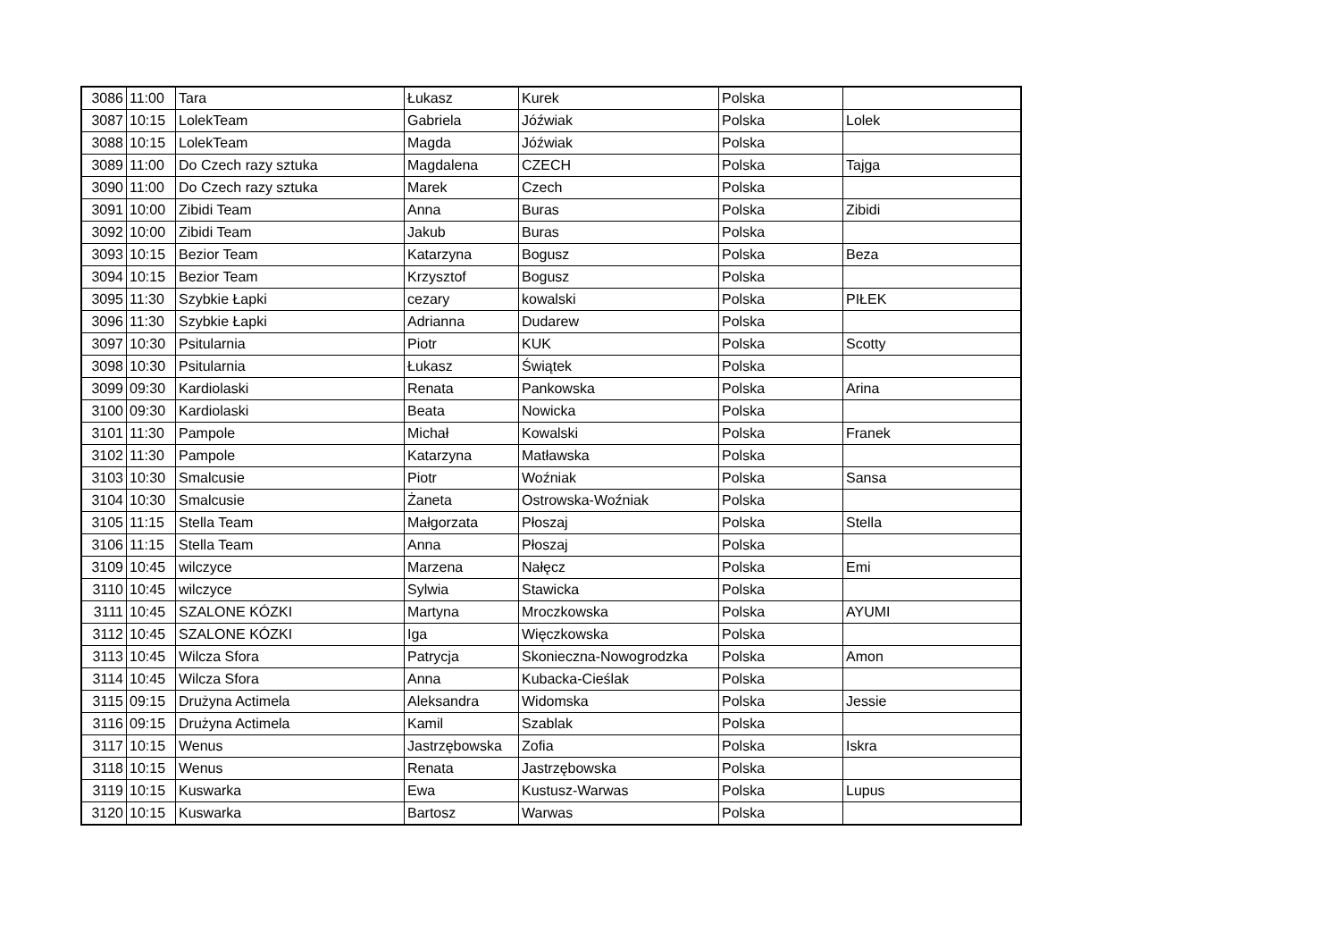| 3086 | 11:00 | Tara | Łukasz | Kurek | Polska | |
| 3087 | 10:15 | LolekTeam | Gabriela | Jóźwiak | Polska | Lolek |
| 3088 | 10:15 | LolekTeam | Magda | Jóźwiak | Polska | |
| 3089 | 11:00 | Do Czech razy sztuka | Magdalena | CZECH | Polska | Tajga |
| 3090 | 11:00 | Do Czech razy sztuka | Marek | Czech | Polska | |
| 3091 | 10:00 | Zibidi Team | Anna | Buras | Polska | Zibidi |
| 3092 | 10:00 | Zibidi Team | Jakub | Buras | Polska | |
| 3093 | 10:15 | Bezior Team | Katarzyna | Bogusz | Polska | Beza |
| 3094 | 10:15 | Bezior Team | Krzysztof | Bogusz | Polska | |
| 3095 | 11:30 | Szybkie Łapki | cezary | kowalski | Polska | PIŁEK |
| 3096 | 11:30 | Szybkie Łapki | Adrianna | Dudarew | Polska | |
| 3097 | 10:30 | Psitularnia | Piotr | KUK | Polska | Scotty |
| 3098 | 10:30 | Psitularnia | Łukasz | Świątek | Polska | |
| 3099 | 09:30 | Kardiolaski | Renata | Pankowska | Polska | Arina |
| 3100 | 09:30 | Kardiolaski | Beata | Nowicka | Polska | |
| 3101 | 11:30 | Pampole | Michał | Kowalski | Polska | Franek |
| 3102 | 11:30 | Pampole | Katarzyna | Matławska | Polska | |
| 3103 | 10:30 | Smalcusie | Piotr | Woźniak | Polska | Sansa |
| 3104 | 10:30 | Smalcusie | Żaneta | Ostrowska-Woźniak | Polska | |
| 3105 | 11:15 | Stella Team | Małgorzata | Płoszaj | Polska | Stella |
| 3106 | 11:15 | Stella Team | Anna | Płoszaj | Polska | |
| 3109 | 10:45 | wilczyce | Marzena | Nałęcz | Polska | Emi |
| 3110 | 10:45 | wilczyce | Sylwia | Stawicka | Polska | |
| 3111 | 10:45 | SZALONE KÓZKI | Martyna | Mroczkowska | Polska | AYUMI |
| 3112 | 10:45 | SZALONE KÓZKI | Iga | Więczkowska | Polska | |
| 3113 | 10:45 | Wilcza Sfora | Patrycja | Skonieczna-Nowogrodzka | Polska | Amon |
| 3114 | 10:45 | Wilcza Sfora | Anna | Kubacka-Cieślak | Polska | |
| 3115 | 09:15 | Drużyna Actimela | Aleksandra | Widomska | Polska | Jessie |
| 3116 | 09:15 | Drużyna Actimela | Kamil | Szablak | Polska | |
| 3117 | 10:15 | Wenus | Jastrzębowska | Zofia | Polska | Iskra |
| 3118 | 10:15 | Wenus | Renata | Jastrzębowska | Polska | |
| 3119 | 10:15 | Kuswarka | Ewa | Kustusz-Warwas | Polska | Lupus |
| 3120 | 10:15 | Kuswarka | Bartosz | Warwas | Polska | |